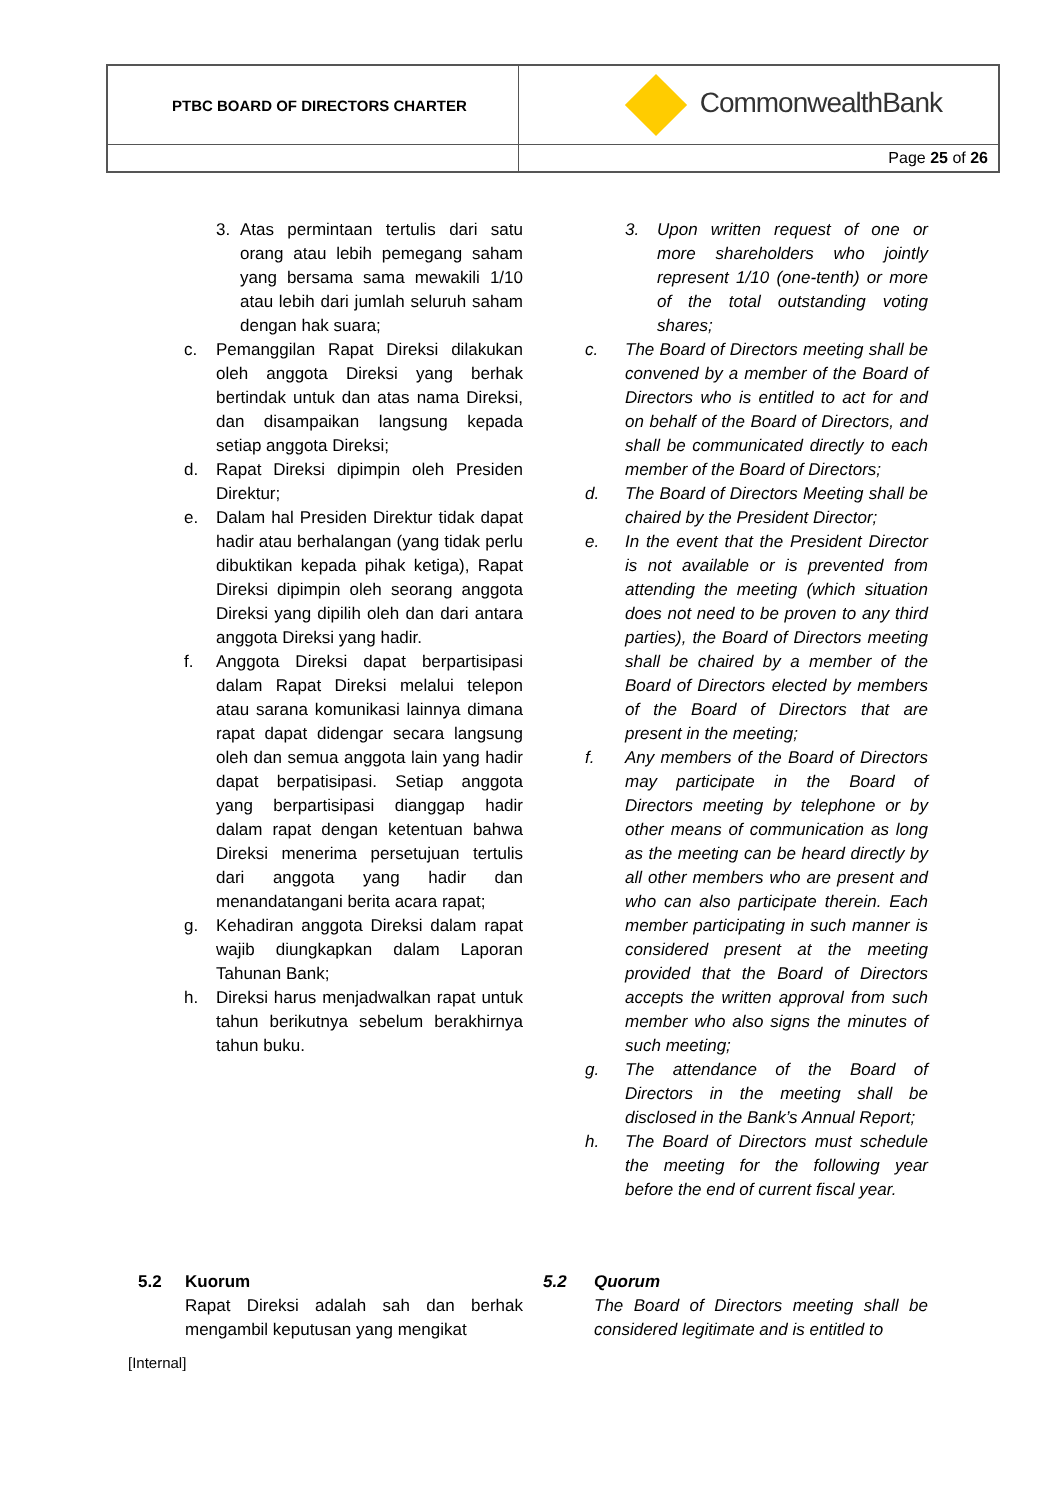| PTBC BOARD OF DIRECTORS CHARTER | CommonwealthBank |
| | Page 25 of 26 |
3. Atas permintaan tertulis dari satu orang atau lebih pemegang saham yang bersama sama mewakili 1/10 atau lebih dari jumlah seluruh saham dengan hak suara;
c. Pemanggilan Rapat Direksi dilakukan oleh anggota Direksi yang berhak bertindak untuk dan atas nama Direksi, dan disampaikan langsung kepada setiap anggota Direksi;
d. Rapat Direksi dipimpin oleh Presiden Direktur;
e. Dalam hal Presiden Direktur tidak dapat hadir atau berhalangan (yang tidak perlu dibuktikan kepada pihak ketiga), Rapat Direksi dipimpin oleh seorang anggota Direksi yang dipilih oleh dan dari antara anggota Direksi yang hadir.
f. Anggota Direksi dapat berpartisipasi dalam Rapat Direksi melalui telepon atau sarana komunikasi lainnya dimana rapat dapat didengar secara langsung oleh dan semua anggota lain yang hadir dapat berpatisipasi. Setiap anggota yang berpartisipasi dianggap hadir dalam rapat dengan ketentuan bahwa Direksi menerima persetujuan tertulis dari anggota yang hadir dan menandatangani berita acara rapat;
g. Kehadiran anggota Direksi dalam rapat wajib diungkapkan dalam Laporan Tahunan Bank;
h. Direksi harus menjadwalkan rapat untuk tahun berikutnya sebelum berakhirnya tahun buku.
3. Upon written request of one or more shareholders who jointly represent 1/10 (one-tenth) or more of the total outstanding voting shares;
c. The Board of Directors meeting shall be convened by a member of the Board of Directors who is entitled to act for and on behalf of the Board of Directors, and shall be communicated directly to each member of the Board of Directors;
d. The Board of Directors Meeting shall be chaired by the President Director;
e. In the event that the President Director is not available or is prevented from attending the meeting (which situation does not need to be proven to any third parties), the Board of Directors meeting shall be chaired by a member of the Board of Directors elected by members of the Board of Directors that are present in the meeting;
f. Any members of the Board of Directors may participate in the Board of Directors meeting by telephone or by other means of communication as long as the meeting can be heard directly by all other members who are present and who can also participate therein. Each member participating in such manner is considered present at the meeting provided that the Board of Directors accepts the written approval from such member who also signs the minutes of such meeting;
g. The attendance of the Board of Directors in the meeting shall be disclosed in the Bank’s Annual Report;
h. The Board of Directors must schedule the meeting for the following year before the end of current fiscal year.
5.2 Kuorum
Rapat Direksi adalah sah dan berhak mengambil keputusan yang mengikat
5.2 Quorum
The Board of Directors meeting shall be considered legitimate and is entitled to
[Internal]